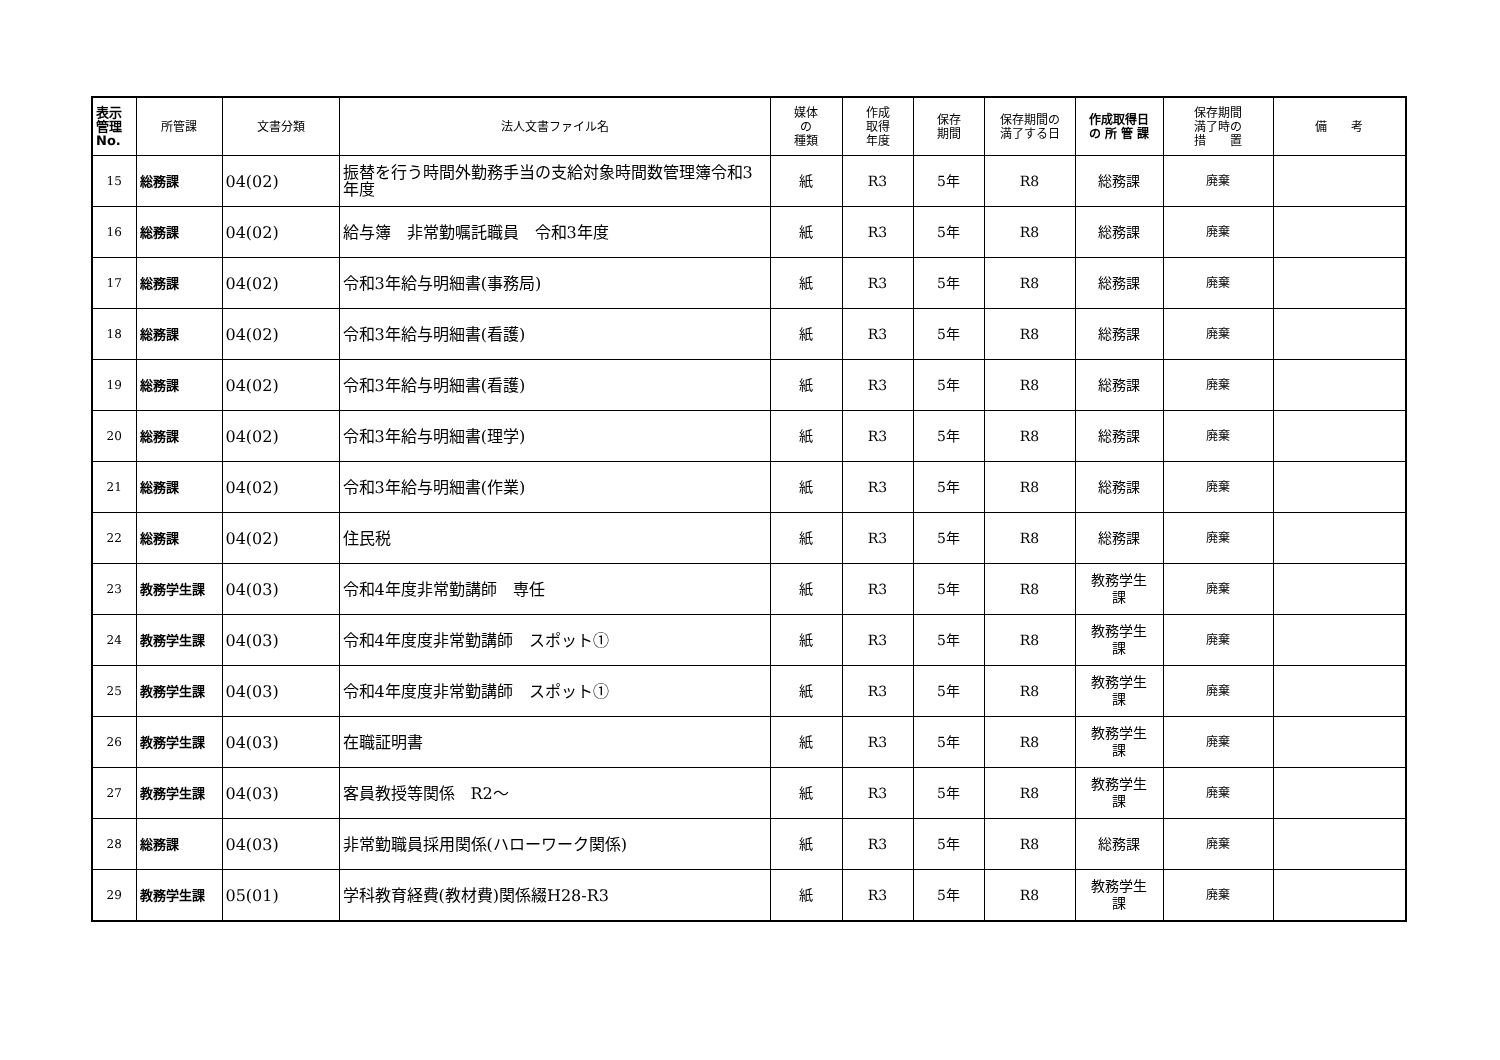| 表示 管理 No. | 所管課 | 文書分類 | 法人文書ファイル名 | 媒体 の 種類 | 作成 取得 年度 | 保存 期間 | 保存期間の 満了する日 | 作成取得日 の 所 管 課 | 保存期間 満了時の 措 置 | 備 考 |
| --- | --- | --- | --- | --- | --- | --- | --- | --- | --- | --- |
| 15 | 総務課 | 04(02) | 振替を行う時間外勤務手当の支給対象時間数管理簿令和3年度 | 紙 | R3 | 5年 | R8 | 総務課 | 廃棄 | |
| 16 | 総務課 | 04(02) | 給与簿 非常勤嘱託職員 令和3年度 | 紙 | R3 | 5年 | R8 | 総務課 | 廃棄 | |
| 17 | 総務課 | 04(02) | 令和3年給与明細書(事務局) | 紙 | R3 | 5年 | R8 | 総務課 | 廃棄 | |
| 18 | 総務課 | 04(02) | 令和3年給与明細書(看護) | 紙 | R3 | 5年 | R8 | 総務課 | 廃棄 | |
| 19 | 総務課 | 04(02) | 令和3年給与明細書(看護) | 紙 | R3 | 5年 | R8 | 総務課 | 廃棄 | |
| 20 | 総務課 | 04(02) | 令和3年給与明細書(理学) | 紙 | R3 | 5年 | R8 | 総務課 | 廃棄 | |
| 21 | 総務課 | 04(02) | 令和3年給与明細書(作業) | 紙 | R3 | 5年 | R8 | 総務課 | 廃棄 | |
| 22 | 総務課 | 04(02) | 住民税 | 紙 | R3 | 5年 | R8 | 総務課 | 廃棄 | |
| 23 | 教務学生課 | 04(03) | 令和4年度非常勤講師 専任 | 紙 | R3 | 5年 | R8 | 教務学生 課 | 廃棄 | |
| 24 | 教務学生課 | 04(03) | 令和4年度度非常勤講師 スポット① | 紙 | R3 | 5年 | R8 | 教務学生 課 | 廃棄 | |
| 25 | 教務学生課 | 04(03) | 令和4年度度非常勤講師 スポット① | 紙 | R3 | 5年 | R8 | 教務学生 課 | 廃棄 | |
| 26 | 教務学生課 | 04(03) | 在職証明書 | 紙 | R3 | 5年 | R8 | 教務学生 課 | 廃棄 | |
| 27 | 教務学生課 | 04(03) | 客員教授等関係 R2～ | 紙 | R3 | 5年 | R8 | 教務学生 課 | 廃棄 | |
| 28 | 総務課 | 04(03) | 非常勤職員採用関係(ハローワーク関係) | 紙 | R3 | 5年 | R8 | 総務課 | 廃棄 | |
| 29 | 教務学生課 | 05(01) | 学科教育経費(教材費)関係綴H28-R3 | 紙 | R3 | 5年 | R8 | 教務学生 課 | 廃棄 | |